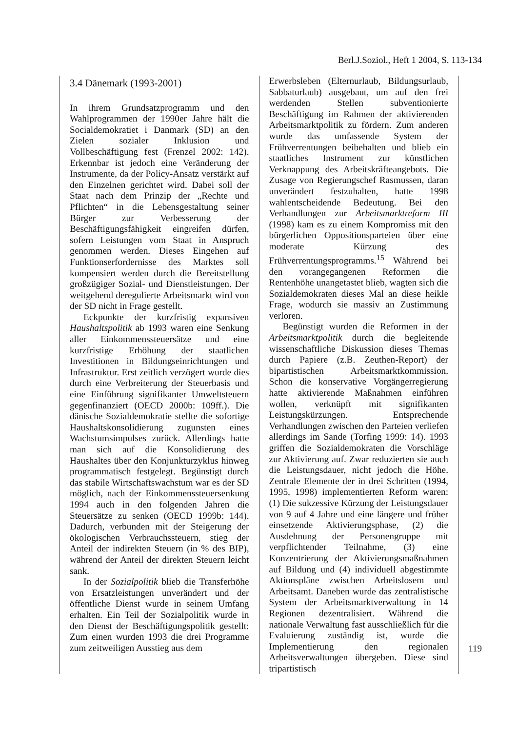Berl.J.Soziol., Heft 1 2004, S. 113-134
3.4 Dänemark (1993-2001)
In ihrem Grundsatzprogramm und den Wahlprogrammen der 1990er Jahre hält die Socialdemokratiet i Danmark (SD) an den Zielen sozialer Inklusion und Vollbeschäftigung fest (Frenzel 2002: 142). Erkennbar ist jedoch eine Veränderung der Instrumente, da der Policy-Ansatz verstärkt auf den Einzelnen gerichtet wird. Dabei soll der Staat nach dem Prinzip der „Rechte und Pflichten“ in die Lebensgestaltung seiner Bürger zur Verbesserung der Beschäftigungsfähigkeit eingreifen dürfen, sofern Leistungen vom Staat in Anspruch genommen werden. Dieses Eingehen auf Funktionserfordernisse des Marktes soll kompensiert werden durch die Bereitstellung großzügiger Sozial- und Dienstleistungen. Der weitgehend deregulierte Arbeitsmarkt wird von der SD nicht in Frage gestellt.
Eckpunkte der kurzfristig expansiven Haushaltspolitik ab 1993 waren eine Senkung aller Einkommenssteuersätze und eine kurzfristige Erhöhung der staatlichen Investitionen in Bildungseinrichtungen und Infrastruktur. Erst zeitlich verzögert wurde dies durch eine Verbreiterung der Steuerbasis und eine Einführung signifikanter Umweltsteuern gegenfinanziert (OECD 2000b: 109ff.). Die dänische Sozialdemokratie stellte die sofortige Haushaltskonsolidierung zugunsten eines Wachstumsimpulses zurück. Allerdings hatte man sich auf die Konsolidierung des Haushaltes über den Konjunkturzyklus hinweg programmatisch festgelegt. Begünstigt durch das stabile Wirtschaftswachstum war es der SD möglich, nach der Einkommenssteuersenkung 1994 auch in den folgenden Jahren die Steuersätze zu senken (OECD 1999b: 144). Dadurch, verbunden mit der Steigerung der ökologischen Verbrauchssteuern, stieg der Anteil der indirekten Steuern (in % des BIP), während der Anteil der direkten Steuern leicht sank.
In der Sozialpolitik blieb die Transferhöhe von Ersatzleistungen unverändert und der öffentliche Dienst wurde in seinem Umfang erhalten. Ein Teil der Sozialpolitik wurde in den Dienst der Beschäftigungspolitik gestellt: Zum einen wurden 1993 die drei Programme zum zeitweiligen Ausstieg aus dem
Erwerbsleben (Elternurlaub, Bildungsurlaub, Sabbaturlaub) ausgebaut, um auf den frei werdenden Stellen subventionierte Beschäftigung im Rahmen der aktivierenden Arbeitsmarktpolitik zu fördern. Zum anderen wurde das umfassende System der Frühverrentungen beibehalten und blieb ein staatliches Instrument zur künstlichen Verknappung des Arbeitskräfteangebots. Die Zusage von Regierungschef Rasmussen, daran unverändert festzuhalten, hatte 1998 wahlentscheidende Bedeutung. Bei den Verhandlungen zur Arbeitsmarktreform III (1998) kam es zu einem Kompromiss mit den bürgerlichen Oppositionsparteien über eine moderate Kürzung des Frühverrentungsprogramms.<sup>15</sup> Während bei den vorangegangenen Reformen die Rentenhöhe unangetastet blieb, wagten sich die Sozialdemokraten dieses Mal an diese heikle Frage, wodurch sie massiv an Zustimmung verloren.
Begünstigt wurden die Reformen in der Arbeitsmarktpolitik durch die begleitende wissenschaftliche Diskussion dieses Themas durch Papiere (z.B. Zeuthen-Report) der bipartistischen Arbeitsmarktkommission. Schon die konservative Vorgängerregierung hatte aktivierende Maßnahmen einführen wollen, verknüpft mit signifikanten Leistungskürzungen. Entsprechende Verhandlungen zwischen den Parteien verliefen allerdings im Sande (Torfing 1999: 14). 1993 griffen die Sozialdemokraten die Vorschläge zur Aktivierung auf. Zwar reduzierten sie auch die Leistungsdauer, nicht jedoch die Höhe. Zentrale Elemente der in drei Schritten (1994, 1995, 1998) implementierten Reform waren: (1) Die sukzessive Kürzung der Leistungsdauer von 9 auf 4 Jahre und eine längere und früher einsetzende Aktivierungsphase, (2) die Ausdehnung der Personengruppe mit verpflichtender Teilnahme, (3) eine Konzentrierung der Aktivierungsmaßnahmen auf Bildung und (4) individuell abgestimmte Aktionspläne zwischen Arbeitslosem und Arbeitsamt. Daneben wurde das zentralistische System der Arbeitsmarktverwaltung in 14 Regionen dezentralisiert. Während die nationale Verwaltung fast ausschließlich für die Evaluierung zuständig ist, wurde die Implementierung den regionalen Arbeitsverwaltungen übergeben. Diese sind tripartistisch
119